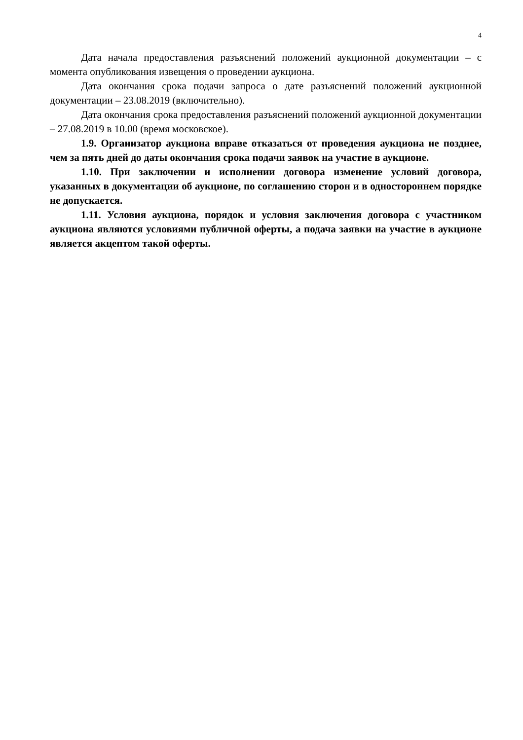4
Дата начала предоставления разъяснений положений аукционной документации – с момента опубликования извещения о проведении аукциона.
Дата окончания срока подачи запроса о дате разъяснений положений аукционной документации – 23.08.2019 (включительно).
Дата окончания срока предоставления разъяснений положений аукционной документации – 27.08.2019 в 10.00 (время московское).
1.9. Организатор аукциона вправе отказаться от проведения аукциона не позднее, чем за пять дней до даты окончания срока подачи заявок на участие в аукционе.
1.10. При заключении и исполнении договора изменение условий договора, указанных в документации об аукционе, по соглашению сторон и в одностороннем порядке не допускается.
1.11. Условия аукциона, порядок и условия заключения договора с участником аукциона являются условиями публичной оферты, а подача заявки на участие в аукционе является акцептом такой оферты.